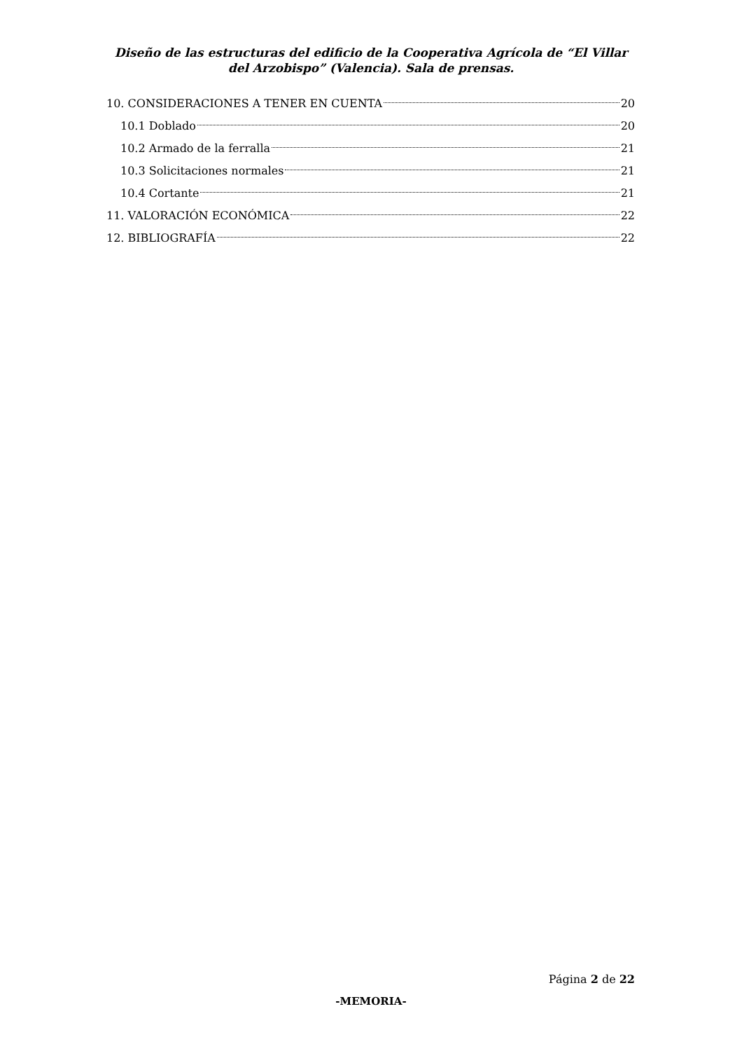Diseño de las estructuras del edificio de la Cooperativa Agrícola de “El Villar del Arzobispo” (Valencia). Sala de prensas.
10. CONSIDERACIONES A TENER EN CUENTA 20
10.1 Doblado 20
10.2 Armado de la ferralla 21
10.3 Solicitaciones normales 21
10.4 Cortante 21
11. VALORACIÓN ECONÓMICA 22
12. BIBLIOGRAFÍA 22
Página 2 de 22
-MEMORIA-